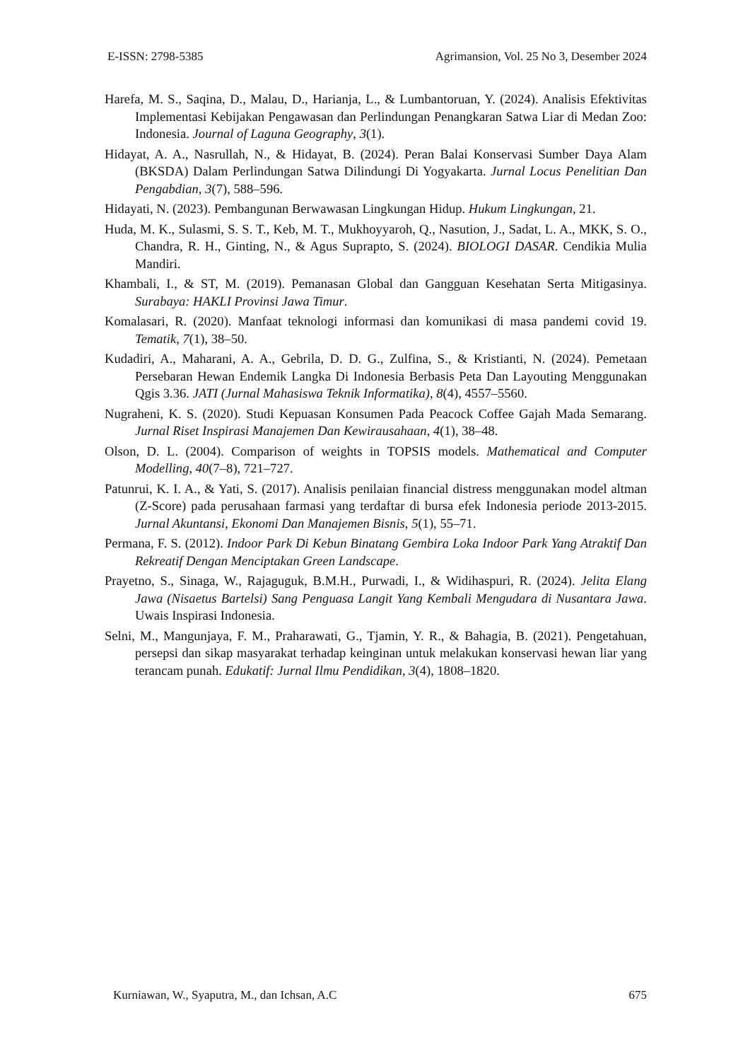E-ISSN: 2798-5385 Agrimansion, Vol. 25 No 3, Desember 2024
Harefa, M. S., Saqina, D., Malau, D., Harianja, L., & Lumbantoruan, Y. (2024). Analisis Efektivitas Implementasi Kebijakan Pengawasan dan Perlindungan Penangkaran Satwa Liar di Medan Zoo: Indonesia. Journal of Laguna Geography, 3(1).
Hidayat, A. A., Nasrullah, N., & Hidayat, B. (2024). Peran Balai Konservasi Sumber Daya Alam (BKSDA) Dalam Perlindungan Satwa Dilindungi Di Yogyakarta. Jurnal Locus Penelitian Dan Pengabdian, 3(7), 588–596.
Hidayati, N. (2023). Pembangunan Berwawasan Lingkungan Hidup. Hukum Lingkungan, 21.
Huda, M. K., Sulasmi, S. S. T., Keb, M. T., Mukhoyyaroh, Q., Nasution, J., Sadat, L. A., MKK, S. O., Chandra, R. H., Ginting, N., & Agus Suprapto, S. (2024). BIOLOGI DASAR. Cendikia Mulia Mandiri.
Khambali, I., & ST, M. (2019). Pemanasan Global dan Gangguan Kesehatan Serta Mitigasinya. Surabaya: HAKLI Provinsi Jawa Timur.
Komalasari, R. (2020). Manfaat teknologi informasi dan komunikasi di masa pandemi covid 19. Tematik, 7(1), 38–50.
Kudadiri, A., Maharani, A. A., Gebrila, D. D. G., Zulfina, S., & Kristianti, N. (2024). Pemetaan Persebaran Hewan Endemik Langka Di Indonesia Berbasis Peta Dan Layouting Menggunakan Qgis 3.36. JATI (Jurnal Mahasiswa Teknik Informatika), 8(4), 4557–5560.
Nugraheni, K. S. (2020). Studi Kepuasan Konsumen Pada Peacock Coffee Gajah Mada Semarang. Jurnal Riset Inspirasi Manajemen Dan Kewirausahaan, 4(1), 38–48.
Olson, D. L. (2004). Comparison of weights in TOPSIS models. Mathematical and Computer Modelling, 40(7–8), 721–727.
Patunrui, K. I. A., & Yati, S. (2017). Analisis penilaian financial distress menggunakan model altman (Z-Score) pada perusahaan farmasi yang terdaftar di bursa efek Indonesia periode 2013-2015. Jurnal Akuntansi, Ekonomi Dan Manajemen Bisnis, 5(1), 55–71.
Permana, F. S. (2012). Indoor Park Di Kebun Binatang Gembira Loka Indoor Park Yang Atraktif Dan Rekreatif Dengan Menciptakan Green Landscape.
Prayetno, S., Sinaga, W., Rajaguguk, B.M.H., Purwadi, I., & Widihaspuri, R. (2024). Jelita Elang Jawa (Nisaetus Bartelsi) Sang Penguasa Langit Yang Kembali Mengudara di Nusantara Jawa. Uwais Inspirasi Indonesia.
Selni, M., Mangunjaya, F. M., Praharawati, G., Tjamin, Y. R., & Bahagia, B. (2021). Pengetahuan, persepsi dan sikap masyarakat terhadap keinginan untuk melakukan konservasi hewan liar yang terancam punah. Edukatif: Jurnal Ilmu Pendidikan, 3(4), 1808–1820.
Kurniawan, W., Syaputra, M., dan Ichsan, A.C 675